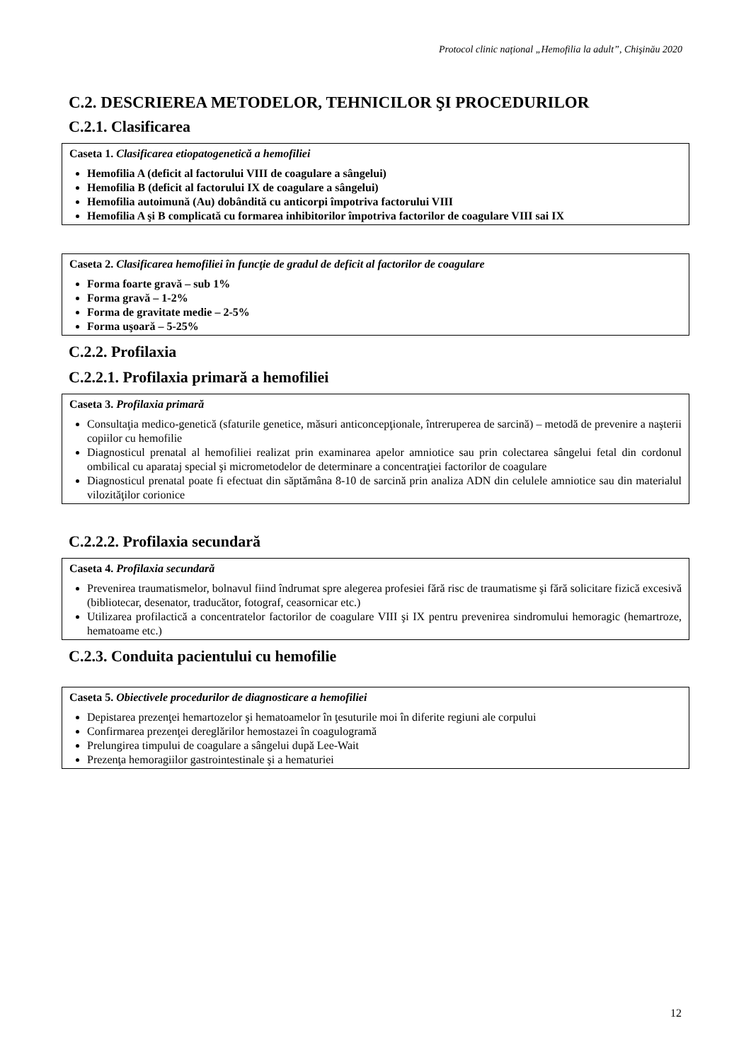Protocol clinic naţional „Hemofilia la adult”, Chişinău 2020
C.2. DESCRIEREA METODELOR, TEHNICILOR ŞI PROCEDURILOR
C.2.1. Clasificarea
Caseta 1. Clasificarea etiopatogenetică a hemofiliei
Hemofilia A (deficit al factorului VIII de coagulare a sângelui)
Hemofilia B (deficit al factorului IX de coagulare a sângelui)
Hemofilia autoimună (Au) dobândită cu anticorpi împotriva factorului VIII
Hemofilia A şi B complicată cu formarea inhibitorilor împotriva factorilor de coagulare VIII sai IX
Caseta 2. Clasificarea hemofiliei în funcţie de gradul de deficit al factorilor de coagulare
Forma foarte gravă – sub 1%
Forma gravă – 1-2%
Forma de gravitate medie – 2-5%
Forma uşoară – 5-25%
C.2.2. Profilaxia
C.2.2.1. Profilaxia primară a hemofiliei
Caseta 3. Profilaxia primară
Consultaţia medico-genetică (sfaturile genetice, măsuri anticoncepţionale, întreruperea de sarcină) – metodă de prevenire a naşterii copiilor cu hemofilie
Diagnosticul prenatal al hemofiliei realizat prin examinarea apelor amniotice sau prin colectarea sângelui fetal din cordonul ombilical cu aparataj special şi micrometodelor de determinare a concentraţiei factorilor de coagulare
Diagnosticul prenatal poate fi efectuat din săptămâna 8-10 de sarcină prin analiza ADN din celulele amniotice sau din materialul vilozităţilor corionice
C.2.2.2. Profilaxia secundară
Caseta 4. Profilaxia secundară
Prevenirea traumatismelor, bolnavul fiind îndrumat spre alegerea profesiei fără risc de traumatisme şi fără solicitare fizică excesivă (bibliotecar, desenator, traducător, fotograf, ceasornicar etc.)
Utilizarea profilactică a concentratelor factorilor de coagulare VIII şi IX pentru prevenirea sindromului hemoragic (hemartroze, hematoame etc.)
C.2.3. Conduita pacientului cu hemofilie
Caseta 5. Obiectivele procedurilor de diagnosticare a hemofiliei
Depistarea prezenţei hemartozelor şi hematoamelor în ţesuturile moi în diferite regiuni ale corpului
Confirmarea prezenţei dereglărilor hemostazei în coagulogramă
Prelungirea timpului de coagulare a sângelui după Lee-Wait
Prezenţa hemoragiilor gastrointestinale şi a hematuriei
12